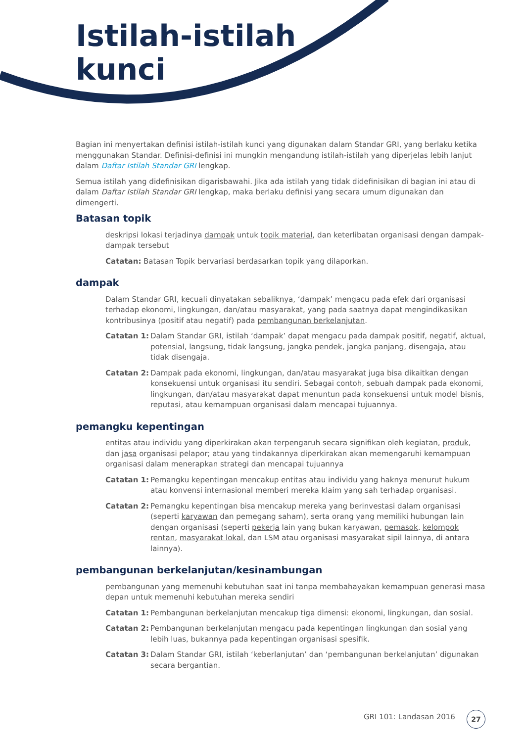Istilah-istilah
kunci
Bagian ini menyertakan definisi istilah-istilah kunci yang digunakan dalam Standar GRI, yang berlaku ketika menggunakan Standar. Definisi-definisi ini mungkin mengandung istilah-istilah yang diperjelas lebih lanjut dalam Daftar Istilah Standar GRI lengkap.
Semua istilah yang didefinisikan digarisbawahi. Jika ada istilah yang tidak didefinisikan di bagian ini atau di dalam Daftar Istilah Standar GRI lengkap, maka berlaku definisi yang secara umum digunakan dan dimengerti.
Batasan topik
deskripsi lokasi terjadinya dampak untuk topik material, dan keterlibatan organisasi dengan dampak-dampak tersebut
Catatan: Batasan Topik bervariasi berdasarkan topik yang dilaporkan.
dampak
Dalam Standar GRI, kecuali dinyatakan sebaliknya, ‘dampak’ mengacu pada efek dari organisasi terhadap ekonomi, lingkungan, dan/atau masyarakat, yang pada saatnya dapat mengindikasikan kontribusinya (positif atau negatif) pada pembangunan berkelanjutan.
Catatan 1: Dalam Standar GRI, istilah ‘dampak’ dapat mengacu pada dampak positif, negatif, aktual, potensial, langsung, tidak langsung, jangka pendek, jangka panjang, disengaja, atau tidak disengaja.
Catatan 2: Dampak pada ekonomi, lingkungan, dan/atau masyarakat juga bisa dikaitkan dengan konsekuensi untuk organisasi itu sendiri. Sebagai contoh, sebuah dampak pada ekonomi, lingkungan, dan/atau masyarakat dapat menuntun pada konsekuensi untuk model bisnis, reputasi, atau kemampuan organisasi dalam mencapai tujuannya.
pemangku kepentingan
entitas atau individu yang diperkirakan akan terpengaruh secara signifikan oleh kegiatan, produk, dan jasa organisasi pelapor; atau yang tindakannya diperkirakan akan memengaruhi kemampuan organisasi dalam menerapkan strategi dan mencapai tujuannya
Catatan 1: Pemangku kepentingan mencakup entitas atau individu yang haknya menurut hukum atau konvensi internasional memberi mereka klaim yang sah terhadap organisasi.
Catatan 2: Pemangku kepentingan bisa mencakup mereka yang berinvestasi dalam organisasi (seperti karyawan dan pemegang saham), serta orang yang memiliki hubungan lain dengan organisasi (seperti pekerja lain yang bukan karyawan, pemasok, kelompok rentan, masyarakat lokal, dan LSM atau organisasi masyarakat sipil lainnya, di antara lainnya).
pembangunan berkelanjutan/kesinambungan
pembangunan yang memenuhi kebutuhan saat ini tanpa membahayakan kemampuan generasi masa depan untuk memenuhi kebutuhan mereka sendiri
Catatan 1: Pembangunan berkelanjutan mencakup tiga dimensi: ekonomi, lingkungan, dan sosial.
Catatan 2: Pembangunan berkelanjutan mengacu pada kepentingan lingkungan dan sosial yang lebih luas, bukannya pada kepentingan organisasi spesifik.
Catatan 3: Dalam Standar GRI, istilah ‘keberlanjutan’ dan ‘pembangunan berkelanjutan’ digunakan secara bergantian.
GRI 101: Landasan 2016 27